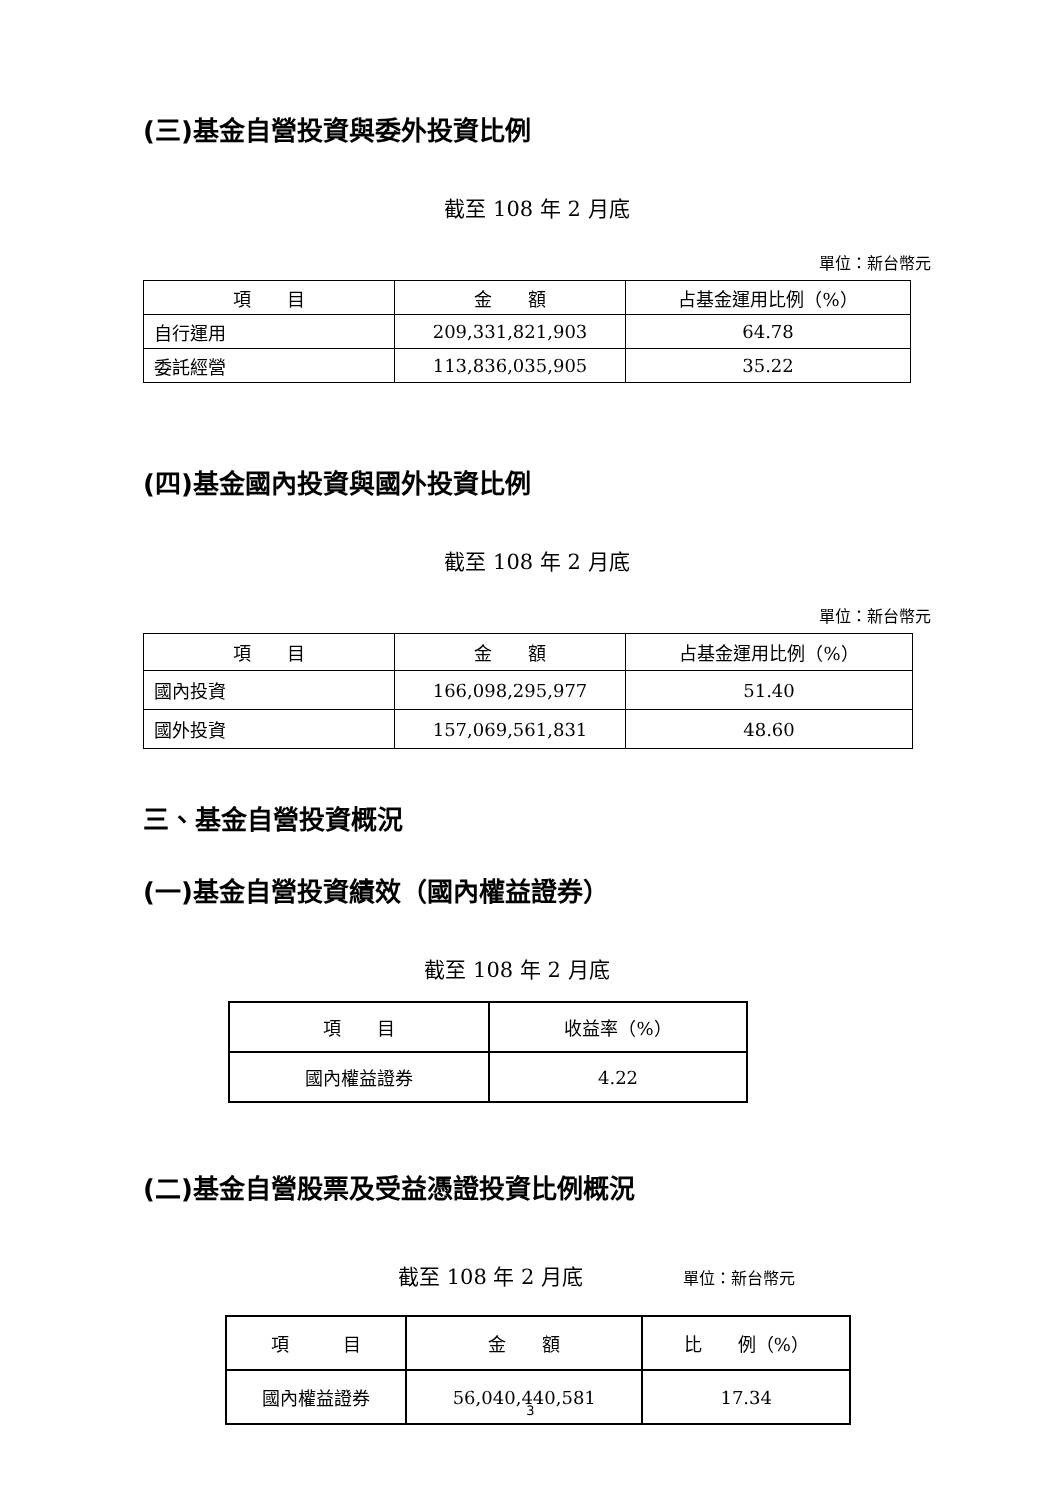(三)基金自營投資與委外投資比例
截至 108 年 2 月底
單位：新台幣元
| 項 目 | 金 額 | 占基金運用比例（%） |
| --- | --- | --- |
| 自行運用 | 209,331,821,903 | 64.78 |
| 委託經營 | 113,836,035,905 | 35.22 |
(四)基金國內投資與國外投資比例
截至 108 年 2 月底
單位：新台幣元
| 項 目 | 金 額 | 占基金運用比例（%） |
| --- | --- | --- |
| 國內投資 | 166,098,295,977 | 51.40 |
| 國外投資 | 157,069,561,831 | 48.60 |
三、基金自營投資概況
(一)基金自營投資績效（國內權益證券）
截至 108 年 2 月底
| 項 目 | 收益率（%） |
| --- | --- |
| 國內權益證券 | 4.22 |
(二)基金自營股票及受益憑證投資比例概況
截至 108 年 2 月底 單位：新台幣元
| 項 目 | 金 額 | 比 例（%） |
| --- | --- | --- |
| 國內權益證券 | 56,040,440,581 | 17.34 |
3